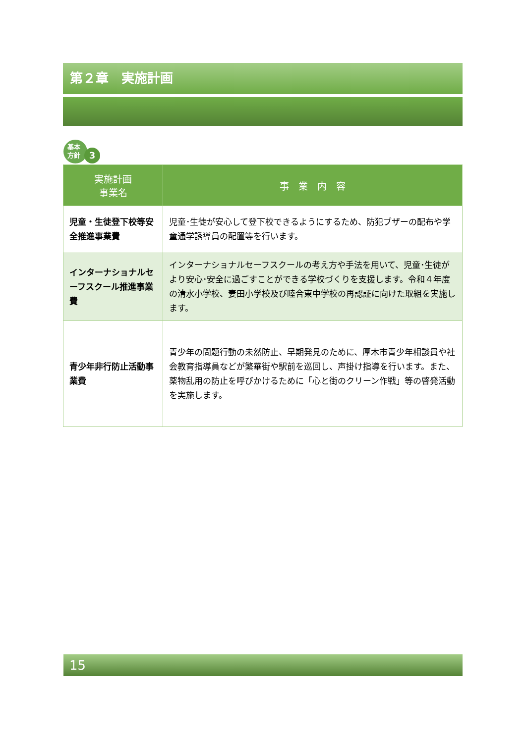第２章　実施計画
基本
方針
3
| 実施計画 事業名 | 事 業 内 容 |
| --- | --- |
| 児童・生徒登下校等安全推進事業費 | 児童･生徒が安心して登下校できるようにするため、防犯ブザーの配布や学童通学誘導員の配置等を行います。 |
| インターナショナルセーフスクール推進事業費 | インターナショナルセーフスクールの考え方や手法を用いて、児童･生徒がより安心･安全に過ごすことができる学校づくりを支援します。令和４年度の清水小学校、妻田小学校及び睦合東中学校の再認証に向けた取組を実施します。 |
| 青少年非行防止活動事業費 | 青少年の問題行動の未然防止、早期発見のために、厚木市青少年相談員や社会教育指導員などが繁華街や駅前を巡回し、声掛け指導を行います。また、薬物乱用の防止を呼びかけるために「心と街のクリーン作戦」等の啓発活動を実施します。 |
15